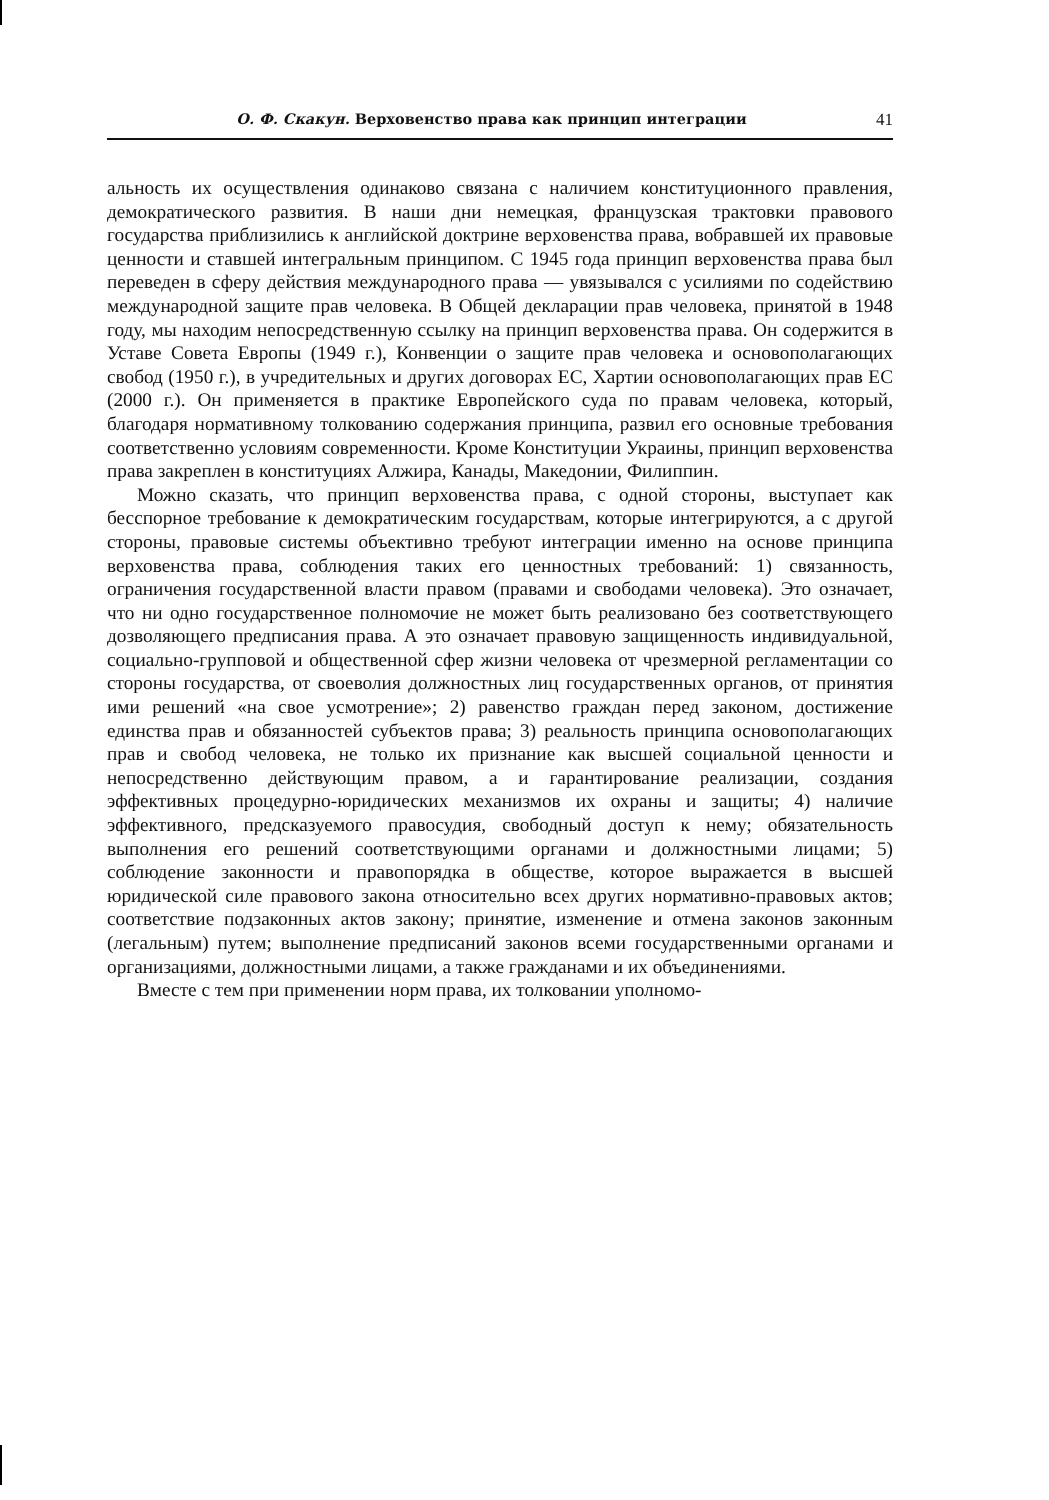О. Ф. Скакун. Верховенство права как принцип интеграции 41
альность их осуществления одинаково связана с наличием конституционного правления, демократического развития. В наши дни немецкая, французская трактовки правового государства приблизились к английской доктрине верховенства права, вобравшей их правовые ценности и ставшей интегральным принципом. С 1945 года принцип верховенства права был переведен в сферу действия международного права — увязывался с усилиями по содействию международной защите прав человека. В Общей декларации прав человека, принятой в 1948 году, мы находим непосредственную ссылку на принцип верховенства права. Он содержится в Уставе Совета Европы (1949 г.), Конвенции о защите прав человека и основополагающих свобод (1950 г.), в учредительных и других договорах ЕС, Хартии основополагающих прав ЕС (2000 г.). Он применяется в практике Европейского суда по правам человека, который, благодаря нормативному толкованию содержания принципа, развил его основные требования соответственно условиям современности. Кроме Конституции Украины, принцип верховенства права закреплен в конституциях Алжира, Канады, Македонии, Филиппин.
Можно сказать, что принцип верховенства права, с одной стороны, выступает как бесспорное требование к демократическим государствам, которые интегрируются, а с другой стороны, правовые системы объективно требуют интеграции именно на основе принципа верховенства права, соблюдения таких его ценностных требований: 1) связанность, ограничения государственной власти правом (правами и свободами человека). Это означает, что ни одно государственное полномочие не может быть реализовано без соответствующего дозволяющего предписания права. А это означает правовую защищенность индивидуальной, социально-групповой и общественной сфер жизни человека от чрезмерной регламентации со стороны государства, от своеволия должностных лиц государственных органов, от принятия ими решений «на свое усмотрение»; 2) равенство граждан перед законом, достижение единства прав и обязанностей субъектов права; 3) реальность принципа основополагающих прав и свобод человека, не только их признание как высшей социальной ценности и непосредственно действующим правом, а и гарантирование реализации, создания эффективных процедурно-юридических механизмов их охраны и защиты; 4) наличие эффективного, предсказуемого правосудия, свободный доступ к нему; обязательность выполнения его решений соответствующими органами и должностными лицами; 5) соблюдение законности и правопорядка в обществе, которое выражается в высшей юридической силе правового закона относительно всех других нормативно-правовых актов; соответствие подзаконных актов закону; принятие, изменение и отмена законов законным (легальным) путем; выполнение предписаний законов всеми государственными органами и организациями, должностными лицами, а также гражданами и их объединениями.
Вместе с тем при применении норм права, их толковании уполномо-